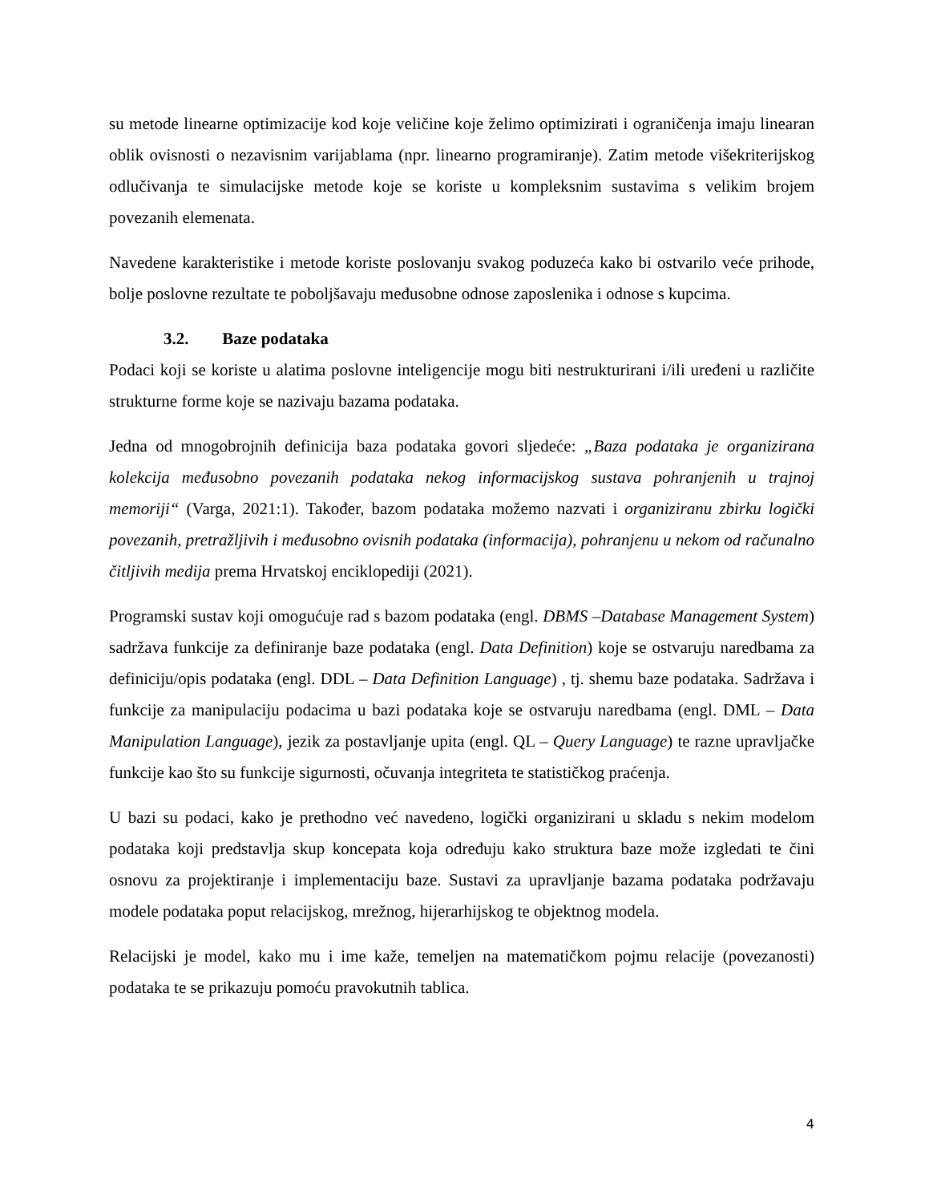su metode linearne optimizacije kod koje veličine koje želimo optimizirati i ograničenja imaju linearan oblik ovisnosti o nezavisnim varijablama (npr. linearno programiranje). Zatim metode višekriterijskog odlučivanja te simulacijske metode koje se koriste u kompleksnim sustavima s velikim brojem povezanih elemenata.
Navedene karakteristike i metode koriste poslovanju svakog poduzeća kako bi ostvarilo veće prihode, bolje poslovne rezultate te poboljšavaju međusobne odnose zaposlenika i odnose s kupcima.
3.2. Baze podataka
Podaci koji se koriste u alatima poslovne inteligencije mogu biti nestrukturirani i/ili uređeni u različite strukturne forme koje se nazivaju bazama podataka.
Jedna od mnogobrojnih definicija baza podataka govori sljedeće: „Baza podataka je organizirana kolekcija međusobno povezanih podataka nekog informacijskog sustava pohranjenih u trajnoj memoriji“ (Varga, 2021:1). Također, bazom podataka možemo nazvati i organiziranu zbirku logički povezanih, pretražljivih i međusobno ovisnih podataka (informacija), pohranjenu u nekom od računalno čitljivih medija prema Hrvatskoj enciklopediji (2021).
Programski sustav koji omogućuje rad s bazom podataka (engl. DBMS –Database Management System) sadržava funkcije za definiranje baze podataka (engl. Data Definition) koje se ostvaruju naredbama za definiciju/opis podataka (engl. DDL – Data Definition Language) , tj. shemu baze podataka. Sadržava i funkcije za manipulaciju podacima u bazi podataka koje se ostvaruju naredbama (engl. DML – Data Manipulation Language), jezik za postavljanje upita (engl. QL – Query Language) te razne upravljačke funkcije kao što su funkcije sigurnosti, očuvanja integriteta te statističkog praćenja.
U bazi su podaci, kako je prethodno već navedeno, logički organizirani u skladu s nekim modelom podataka koji predstavlja skup koncepata koja određuju kako struktura baze može izgledati te čini osnovu za projektiranje i implementaciju baze. Sustavi za upravljanje bazama podataka podržavaju modele podataka poput relacijskog, mrežnog, hijerarhijskog te objektnog modela.
Relacijski je model, kako mu i ime kaže, temeljen na matematičkom pojmu relacije (povezanosti) podataka te se prikazuju pomoću pravokutnih tablica.
4